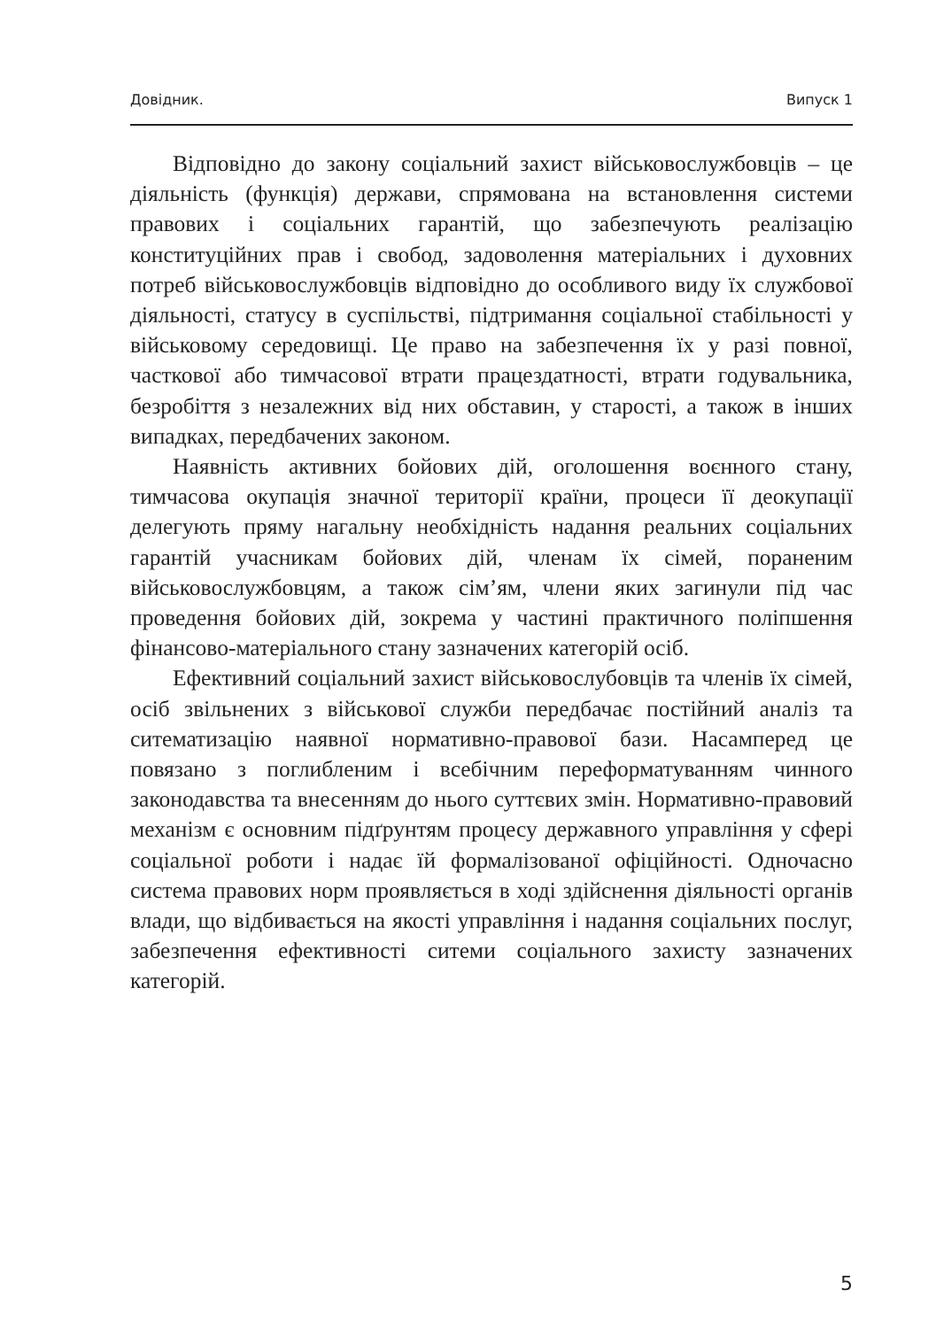Довідник. Випуск 1
Відповідно до закону соціальний захист військовослужбовців – це діяльність (функція) держави, спрямована на встановлення системи правових і соціальних гарантій, що забезпечують реалізацію конституційних прав і свобод, задоволення матеріальних і духовних потреб військовослужбовців відповідно до особливого виду їх службової діяльності, статусу в суспільстві, підтримання соціальної стабільності у військовому середовищі. Це право на забезпечення їх у разі повної, часткової або тимчасової втрати працездатності, втрати годувальника, безробіття з незалежних від них обставин, у старості, а також в інших випадках, передбачених законом.
Наявність активних бойових дій, оголошення воєнного стану, тимчасова окупація значної території країни, процеси її деокупації делегують пряму нагальну необхідність надання реальних соціальних гарантій учасникам бойових дій, членам їх сімей, пораненим військовослужбовцям, а також сім’ям, члени яких загинули під час проведення бойових дій, зокрема у частині практичного поліпшення фінансово-матеріального стану зазначених категорій осіб.
Ефективний соціальний захист військовослубовців та членів їх сімей, осіб звільнених з військової служби передбачає постійний аналіз та ситематизацію наявної нормативно-правової бази. Насамперед це повязано з поглибленим і всебічним переформатуванням чинного законодавства та внесенням до нього суттєвих змін. Нормативно-правовий механізм є основним підґрунтям процесу державного управління у сфері соціальної роботи і надає їй формалізованої офіційності. Одночасно система правових норм проявляється в ході здійснення діяльності органів влади, що відбивається на якості управління і надання соціальних послуг, забезпечення ефективності ситеми соціального захисту зазначених категорій.
5